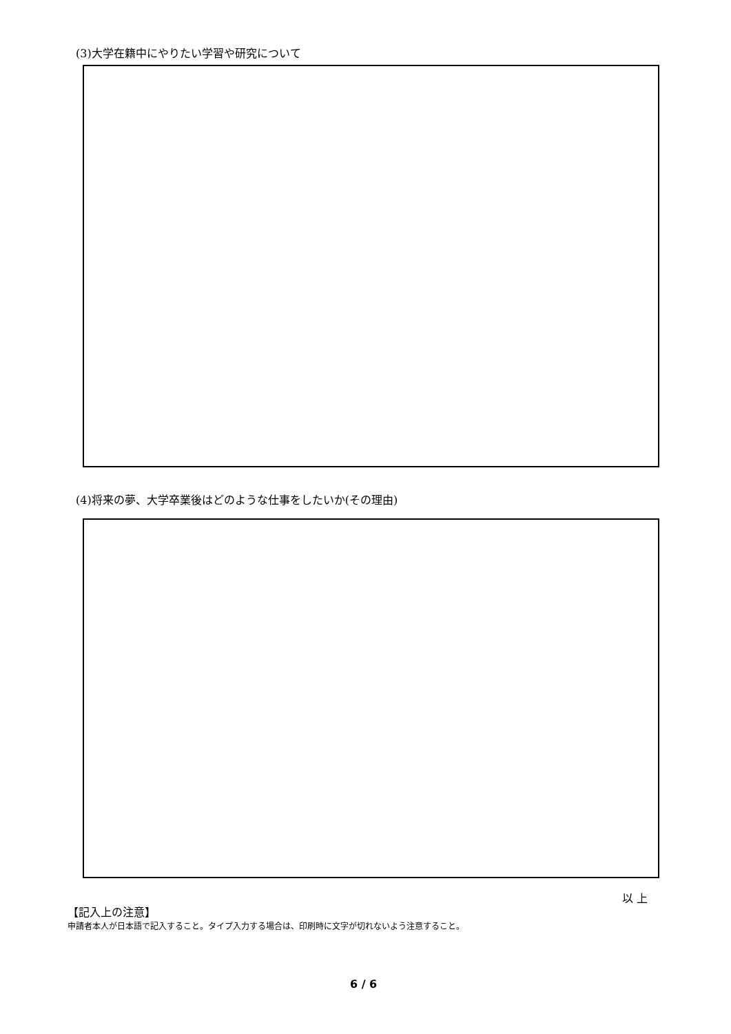(3)大学在籍中にやりたい学習や研究について
(4)将来の夢、大学卒業後はどのような仕事をしたいか(その理由)
以 上
【記入上の注意】
申請者本人が日本語で記入すること。タイプ入力する場合は、印刷時に文字が切れないよう注意すること。
6 / 6